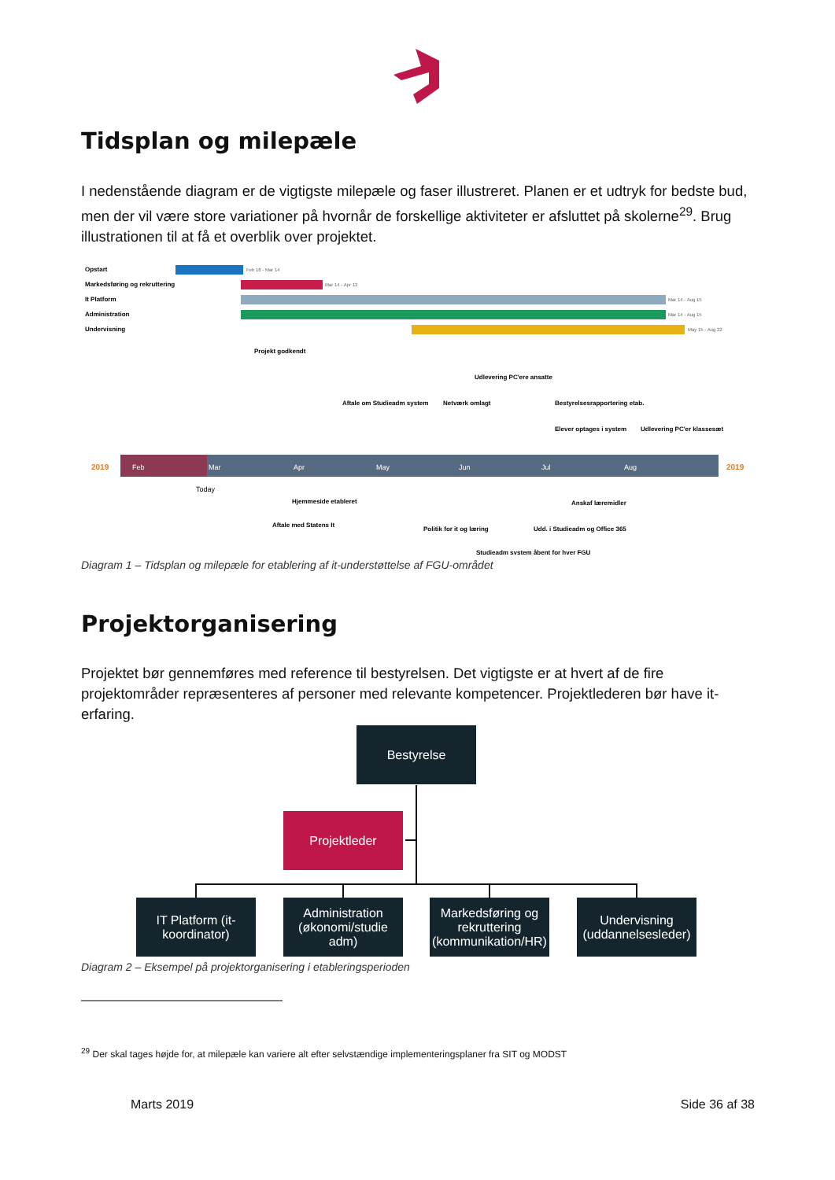Tidsplan og milepæle
I nedenstående diagram er de vigtigste milepæle og faser illustreret. Planen er et udtryk for bedste bud, men der vil være store variationer på hvornår de forskellige aktiviteter er afsluttet på skolerne<sup>29</sup>. Brug illustrationen til at få et overblik over projektet.
Opstart
Feb 18 - Mar 14
Markedsføring og rekruttering
Mar 14 - Apr 12
It Platform
Mar 14 - Aug 15
Administration
Mar 14 - Aug 15
Undervisning
May 15 - Aug 22
Projekt godkendt
Udlevering PC'ere ansatte
Aftale om Studieadm system
Netværk omlagt
Bestyrelsesrapportering etab.
Elever optages i system
Udlevering PC'er klassesæt
2019
2019
Feb
Mar
Apr
May
Jun
Jul
Aug
Today
Hjemmeside etableret
Aftale med Statens It
Politik for it og læring
Udd. i Studieadm og Office 365
Anskaf læremidler
Studieadm system åbent for hver FGU
Diagram 1 – Tidsplan og milepæle for etablering af it-understøttelse af FGU-området
Projektorganisering
Projektet bør gennemføres med reference til bestyrelsen. Det vigtigste er at hvert af de fire projektområder repræsenteres af personer med relevante kompetencer. Projektlederen bør have it-erfaring.
Bestyrelse
Projektleder
IT Platform (it-koordinator)
Administration (økonomi/studie adm)
Markedsføring og rekruttering (kommunikation/HR)
Undervisning (uddannelsesleder)
Diagram 2 – Eksempel på projektorganisering i etableringsperioden
<sup>29</sup> Der skal tages højde for, at milepæle kan variere alt efter selvstændige implementeringsplaner fra SIT og MODST
Marts 2019 Side 36 af 38